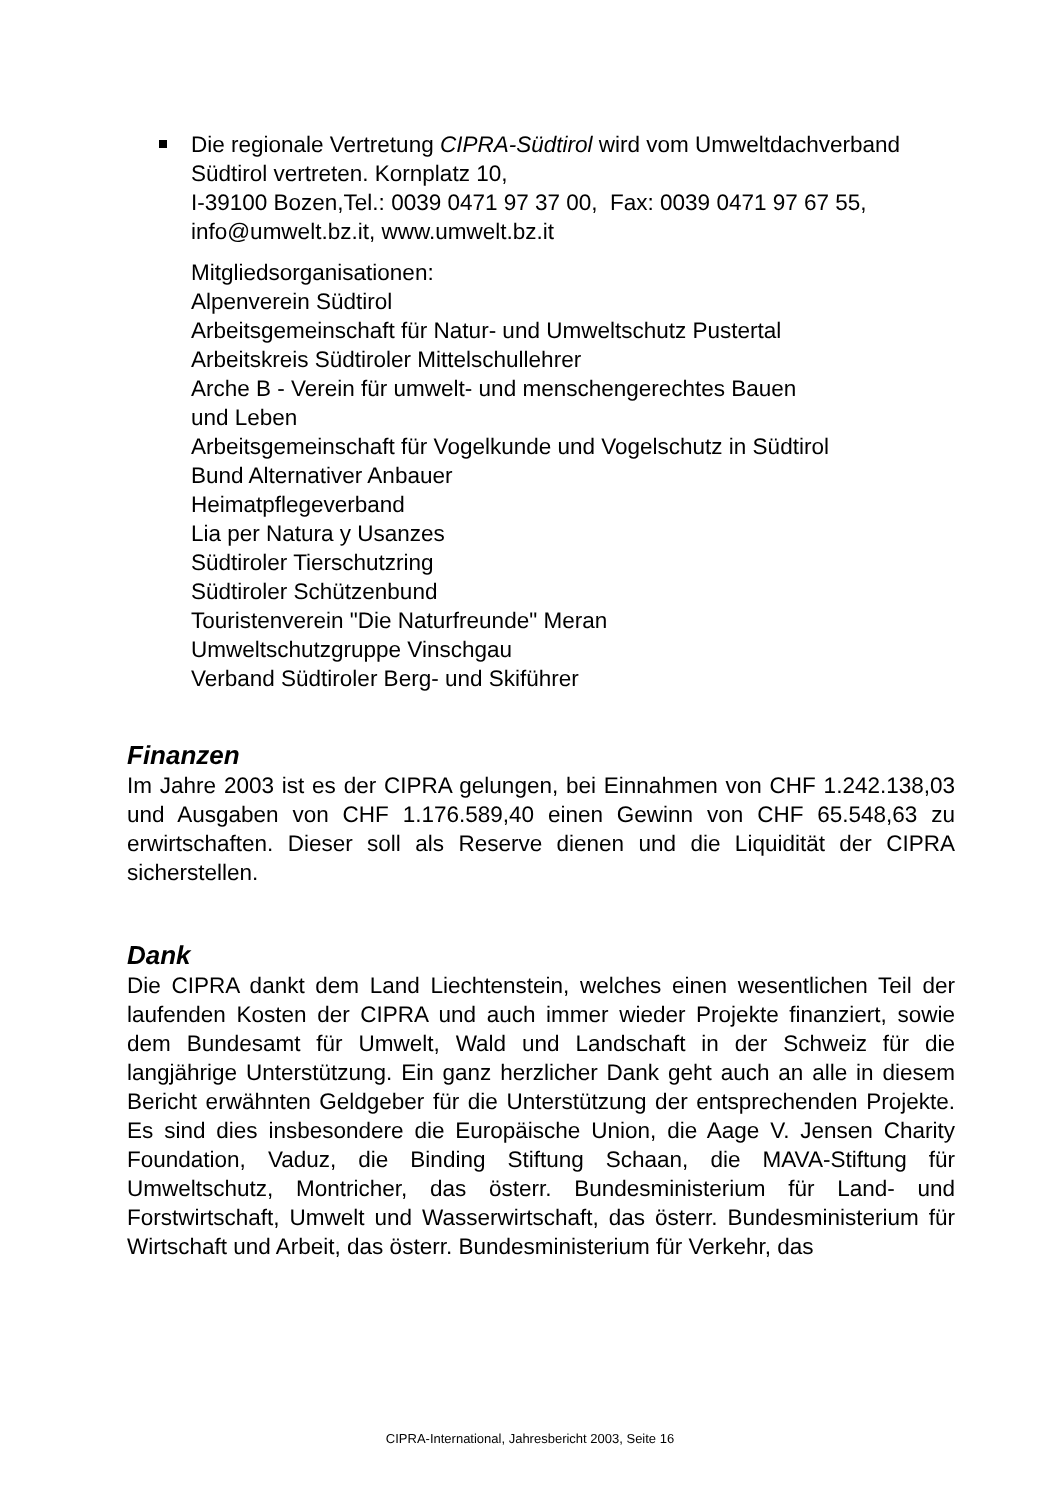Die regionale Vertretung CIPRA-Südtirol wird vom Umweltdachverband Südtirol vertreten. Kornplatz 10,
I-39100 Bozen,Tel.: 0039 0471 97 37 00, Fax: 0039 0471 97 67 55, info@umwelt.bz.it, www.umwelt.bz.it
Mitgliedsorganisationen:
Alpenverein Südtirol
Arbeitsgemeinschaft für Natur- und Umweltschutz Pustertal
Arbeitskreis Südtiroler Mittelschullehrer
Arche B - Verein für umwelt- und menschengerechtes Bauen
und Leben
Arbeitsgemeinschaft für Vogelkunde und Vogelschutz in Südtirol
Bund Alternativer Anbauer
Heimatpflegeverband
Lia per Natura y Usanzes
Südtiroler Tierschutzring
Südtiroler Schützenbund
Touristenverein "Die Naturfreunde" Meran
Umweltschutzgruppe Vinschgau
Verband Südtiroler Berg- und Skiführer
Finanzen
Im Jahre 2003 ist es der CIPRA gelungen, bei Einnahmen von CHF 1.242.138,03 und Ausgaben von CHF 1.176.589,40 einen Gewinn von CHF 65.548,63 zu erwirtschaften. Dieser soll als Reserve dienen und die Liquidität der CIPRA sicherstellen.
Dank
Die CIPRA dankt dem Land Liechtenstein, welches einen wesentlichen Teil der laufenden Kosten der CIPRA und auch immer wieder Projekte finanziert, sowie dem Bundesamt für Umwelt, Wald und Landschaft in der Schweiz für die langjährige Unterstützung. Ein ganz herzlicher Dank geht auch an alle in diesem Bericht erwähnten Geldgeber für die Unterstützung der entsprechenden Projekte. Es sind dies insbesondere die Europäische Union, die Aage V. Jensen Charity Foundation, Vaduz, die Binding Stiftung Schaan, die MAVA-Stiftung für Umweltschutz, Montricher, das österr. Bundesministerium für Land- und Forstwirtschaft, Umwelt und Wasserwirtschaft, das österr. Bundesministerium für Wirtschaft und Arbeit, das österr. Bundesministerium für Verkehr, das
CIPRA-International, Jahresbericht 2003, Seite 16